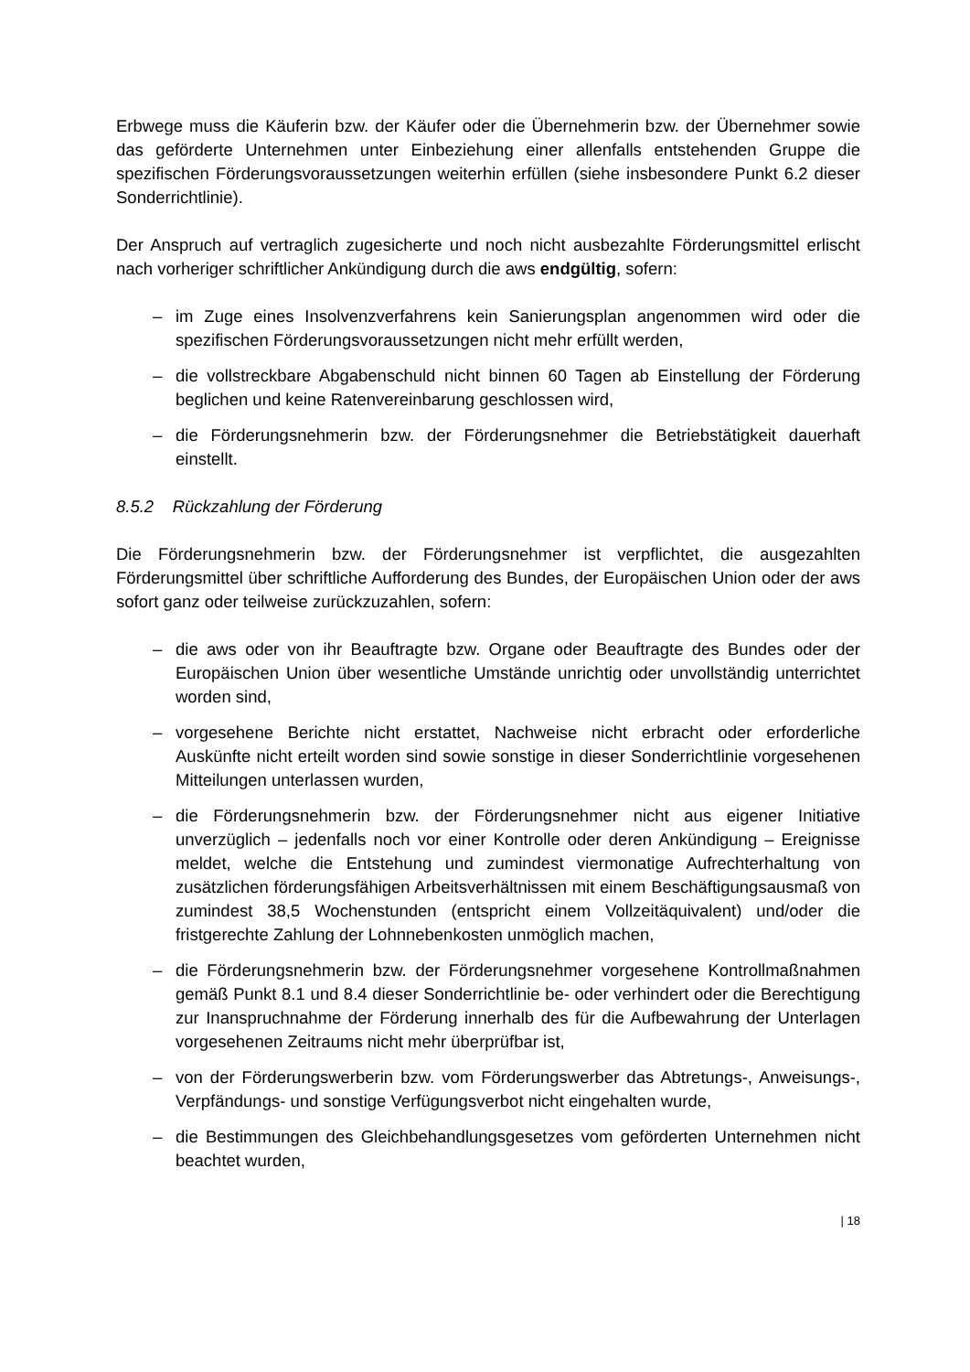Erbwege muss die Käuferin bzw. der Käufer oder die Übernehmerin bzw. der Übernehmer sowie das geförderte Unternehmen unter Einbeziehung einer allenfalls entstehenden Gruppe die spezifischen Förderungsvoraussetzungen weiterhin erfüllen (siehe insbesondere Punkt 6.2 dieser Sonderrichtlinie).
Der Anspruch auf vertraglich zugesicherte und noch nicht ausbezahlte Förderungsmittel erlischt nach vorheriger schriftlicher Ankündigung durch die aws endgültig, sofern:
– im Zuge eines Insolvenzverfahrens kein Sanierungsplan angenommen wird oder die spezifischen Förderungsvoraussetzungen nicht mehr erfüllt werden,
– die vollstreckbare Abgabenschuld nicht binnen 60 Tagen ab Einstellung der Förderung beglichen und keine Ratenvereinbarung geschlossen wird,
– die Förderungsnehmerin bzw. der Förderungsnehmer die Betriebstätigkeit dauerhaft einstellt.
8.5.2 Rückzahlung der Förderung
Die Förderungsnehmerin bzw. der Förderungsnehmer ist verpflichtet, die ausgezahlten Förderungsmittel über schriftliche Aufforderung des Bundes, der Europäischen Union oder der aws sofort ganz oder teilweise zurückzuzahlen, sofern:
– die aws oder von ihr Beauftragte bzw. Organe oder Beauftragte des Bundes oder der Europäischen Union über wesentliche Umstände unrichtig oder unvollständig unterrichtet worden sind,
– vorgesehene Berichte nicht erstattet, Nachweise nicht erbracht oder erforderliche Auskünfte nicht erteilt worden sind sowie sonstige in dieser Sonderrichtlinie vorgesehenen Mitteilungen unterlassen wurden,
– die Förderungsnehmerin bzw. der Förderungsnehmer nicht aus eigener Initiative unverzüglich – jedenfalls noch vor einer Kontrolle oder deren Ankündigung – Ereignisse meldet, welche die Entstehung und zumindest viermonatige Aufrechterhaltung von zusätzlichen förderungsfähigen Arbeitsverhältnissen mit einem Beschäftigungsausmaß von zumindest 38,5 Wochenstunden (entspricht einem Vollzeitäquivalent) und/oder die fristgerechte Zahlung der Lohnnebenkosten unmöglich machen,
– die Förderungsnehmerin bzw. der Förderungsnehmer vorgesehene Kontrollmaßnahmen gemäß Punkt 8.1 und 8.4 dieser Sonderrichtlinie be- oder verhindert oder die Berechtigung zur Inanspruchnahme der Förderung innerhalb des für die Aufbewahrung der Unterlagen vorgesehenen Zeitraums nicht mehr überprüfbar ist,
– von der Förderungswerberin bzw. vom Förderungswerber das Abtretungs-, Anweisungs-, Verpfändungs- und sonstige Verfügungsverbot nicht eingehalten wurde,
– die Bestimmungen des Gleichbehandlungsgesetzes vom geförderten Unternehmen nicht beachtet wurden,
| 18